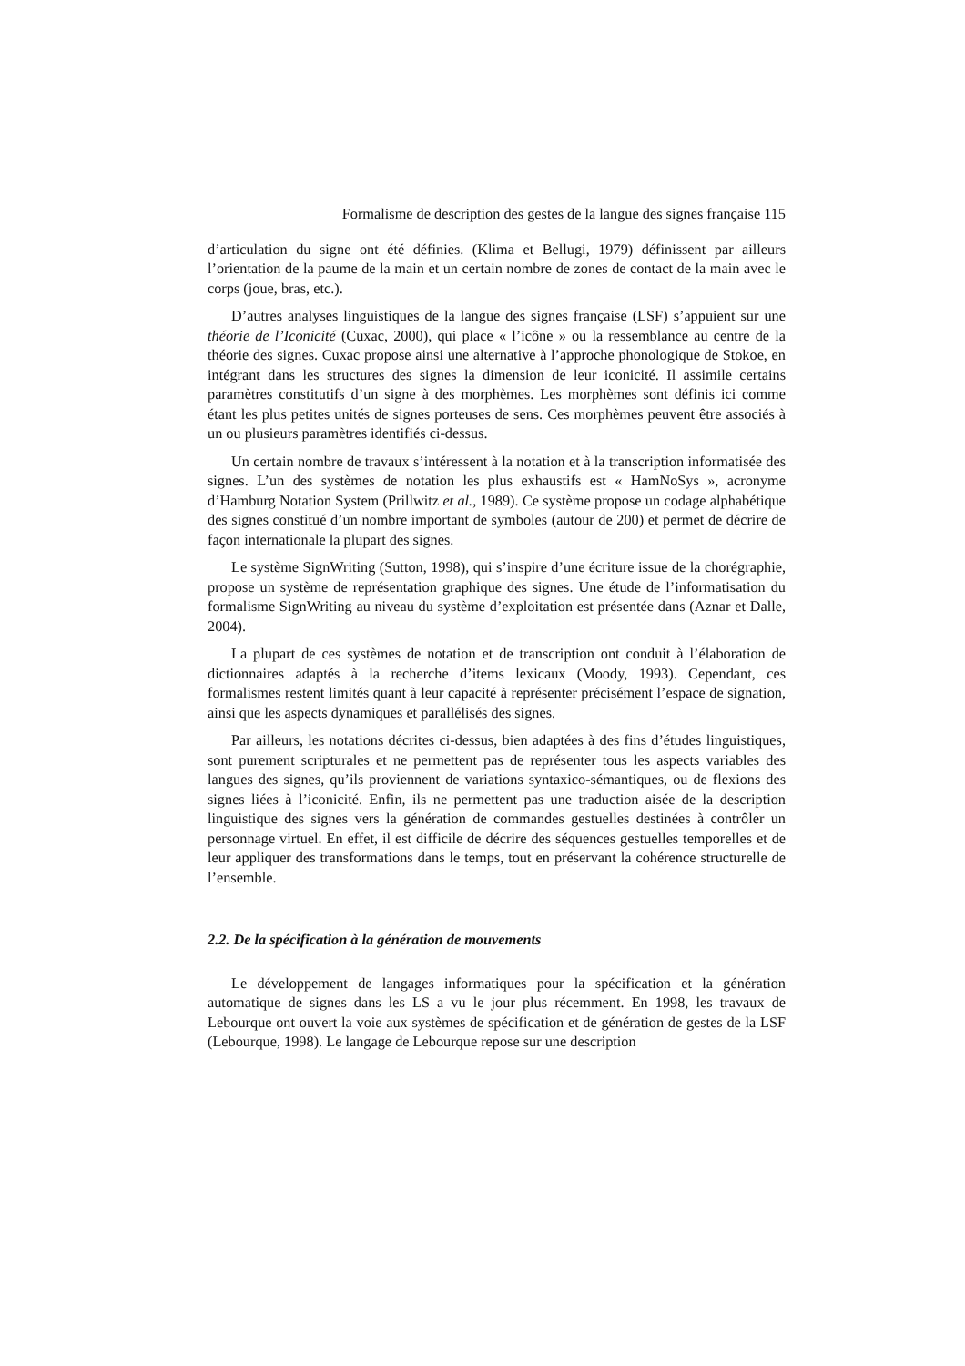Formalisme de description des gestes de la langue des signes française 115
d’articulation du signe ont été définies. (Klima et Bellugi, 1979) définissent par ailleurs l’orientation de la paume de la main et un certain nombre de zones de contact de la main avec le corps (joue, bras, etc.).
D’autres analyses linguistiques de la langue des signes française (LSF) s’appuient sur une théorie de l’Iconicité (Cuxac, 2000), qui place « l’icône » ou la ressemblance au centre de la théorie des signes. Cuxac propose ainsi une alternative à l’approche phonologique de Stokoe, en intégrant dans les structures des signes la dimension de leur iconicité. Il assimile certains paramètres constitutifs d’un signe à des morphèmes. Les morphèmes sont définis ici comme étant les plus petites unités de signes porteuses de sens. Ces morphèmes peuvent être associés à un ou plusieurs paramètres identifiés ci-dessus.
Un certain nombre de travaux s’intéressent à la notation et à la transcription informatisée des signes. L’un des systèmes de notation les plus exhaustifs est « HamNoSys », acronyme d’Hamburg Notation System (Prillwitz et al., 1989). Ce système propose un codage alphabétique des signes constitué d’un nombre important de symboles (autour de 200) et permet de décrire de façon internationale la plupart des signes.
Le système SignWriting (Sutton, 1998), qui s’inspire d’une écriture issue de la chorégraphie, propose un système de représentation graphique des signes. Une étude de l’informatisation du formalisme SignWriting au niveau du système d’exploitation est présentée dans (Aznar et Dalle, 2004).
La plupart de ces systèmes de notation et de transcription ont conduit à l’élaboration de dictionnaires adaptés à la recherche d’items lexicaux (Moody, 1993). Cependant, ces formalismes restent limités quant à leur capacité à représenter précisément l’espace de signation, ainsi que les aspects dynamiques et parallélisés des signes.
Par ailleurs, les notations décrites ci-dessus, bien adaptées à des fins d’études linguistiques, sont purement scripturales et ne permettent pas de représenter tous les aspects variables des langues des signes, qu’ils proviennent de variations syntaxico-sémantiques, ou de flexions des signes liées à l’iconicité. Enfin, ils ne permettent pas une traduction aisée de la description linguistique des signes vers la génération de commandes gestuelles destinées à contrôler un personnage virtuel. En effet, il est difficile de décrire des séquences gestuelles temporelles et de leur appliquer des transformations dans le temps, tout en préservant la cohérence structurelle de l’ensemble.
2.2. De la spécification à la génération de mouvements
Le développement de langages informatiques pour la spécification et la génération automatique de signes dans les LS a vu le jour plus récemment. En 1998, les travaux de Lebourque ont ouvert la voie aux systèmes de spécification et de génération de gestes de la LSF (Lebourque, 1998). Le langage de Lebourque repose sur une description